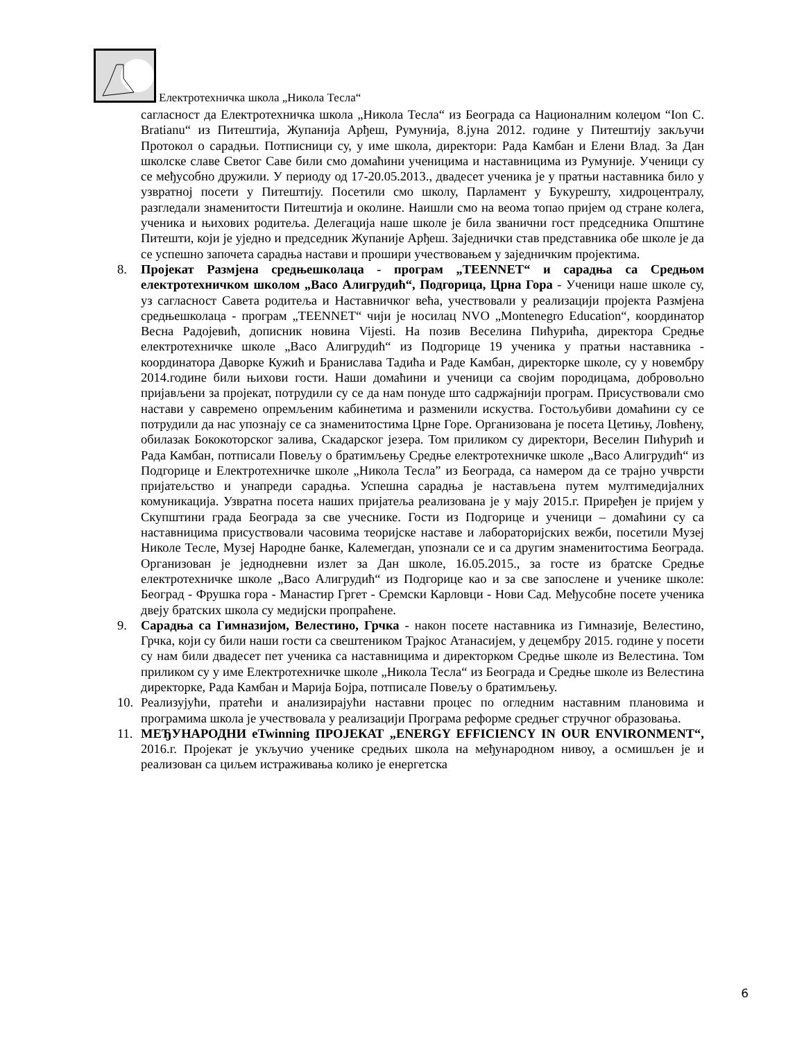Електротехничка школа „Никола Тесла“
сагласност да Електротехничка школа „Никола Тесла“ из Београда са Националним колеџом “Ion C. Bratianu“ из Питештија, Жупанија Арђеш, Румунија, 8.јуна 2012. године у Питештију закључи Протокол о сарадњи. Потписници су, у име школа, директори: Рада Камбан и Елени Влад. За Дан школске славе Светог Саве били смо домаћини ученицима и наставницима из Румуније. Ученици су се међусобно дружили. У периоду од 17-20.05.2013., двадесет ученика је у пратњи наставника било у узвратној посети у Питештију. Посетили смо школу, Парламент у Букурешту, хидроцентралу, разгледали знаменитости Питештија и околине. Наишли смо на веома топао пријем од стране колега, ученика и њихових родитеља. Делегација наше школе је била званични гост председника Општине Питешти, који је уједно и председник Жупаније Арђеш. Заједнички став представника обе школе је да се успешно започета сарадња настави и прошири учествовањем у заједничким пројектима.
8. Пројекат Размјена средњешколаца - програм „TEENNET“ и сарадња са Средњом електротехничком школом „Васо Алигрудић“, Подгорица, Црна Гора - Ученици наше школе су, уз сагласност Савета родитеља и Наставничког већа, учествовали у реализацији пројекта Размјена средњешколаца - програм „TEENNET“ чији је носилац NVO „Montenegro Education“, координатор Весна Радојевић, дописник новина Vijesti. На позив Веселина Пићурића, директора Средње електротехничке школе „Васо Алигрудић“ из Подгорице 19 ученика у пратњи наставника - координатора Даворке Кужић и Бранислава Тадића и Раде Камбан, директорке школе, су у новембру 2014.године били њихови гости. Наши домаћини и ученици са својим породицама, добровољно пријављени за пројекат, потрудили су се да нам понуде што садржајнији програм. Присуствовали смо настави у савремено опремљеним кабинетима и разменили искуства. Гостољубиви домаћини су се потрудили да нас упознају се са знаменитостима Црне Горе. Организована је посета Цетињу, Ловћену, обилазак Бококоторског залива, Скадарског језера. Том приликом су директори, Веселин Пићурић и Рада Камбан, потписали Повељу о братимљењу Средње електротехничке школе „Васо Алигрудић“ из Подгорице и Електротехничке школе „Никола Тесла” из Београда, са намером да се трајно учврсти пријатељство и унапреди сарадња. Успешна сарадња је настављена путем мултимедијалних комуникација. Узвратна посета наших пријатеља реализована је у мају 2015.г. Приређен је пријем у Скупштини града Београда за све учеснике. Гости из Подгорице и ученици – домаћини су са наставницима присуствовали часовима теоријске наставе и лабораторијских вежби, посетили Музеј Николе Тесле, Музеј Народне банке, Калемегдан, упознали се и са другим знаменитостима Београда. Организован је једнодневни излет за Дан школе, 16.05.2015., за госте из братске Средње електротехничке школе „Васо Алигрудић“ из Подгорице као и за све запослене и ученике школе: Београд - Фрушка гора - Манастир Гргет - Сремски Карловци - Нови Сад. Међусобне посете ученика двеју братских школа су медијски пропраћене.
9. Сарадња са Гимназијом, Велестино, Грчка - након посете наставника из Гимназије, Велестино, Грчка, који су били наши гости са свештеником Трајкос Атанасијем, у децембру 2015. године у посети су нам били двадесет пет ученика са наставницима и директорком Средње школе из Велестина. Том приликом су у име Електротехничке школе „Никола Тесла“ из Београда и Средње школе из Велестина директорке, Рада Камбан и Марија Бојра, потписале Повељу о братимљењу.
10. Реализујући, пратећи и анализирајући наставни процес по огледним наставним плановима и програмима школа је учествовала у реализацији Програма реформе средњег стручног образовања.
11. МЕЂУНАРОДНИ eTwinning ПРОЈЕКАТ „ENERGY EFFICIENCY IN OUR ENVIRONMENT“, 2016.г. Пројекат је укључио ученике средњих школа на међународном нивоу, а осмишљен је и реализован са циљем истраживања колико је енергетска
6